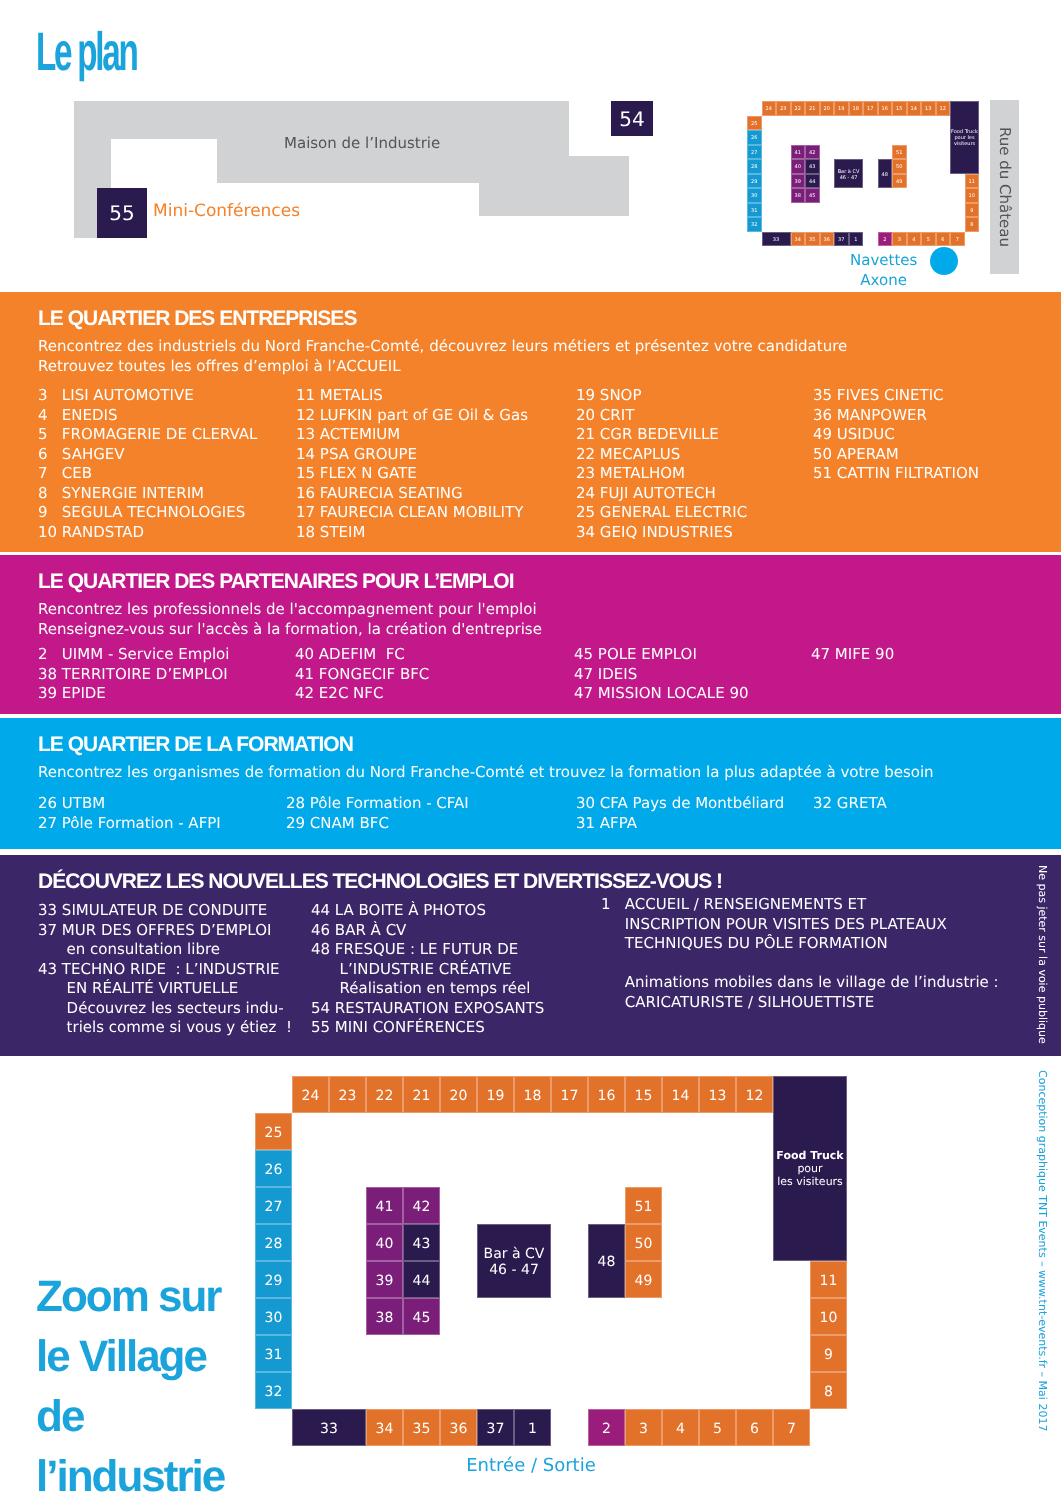Le plan
Maison de l’Industrie
55 Mini-Conférences
54
24
23
22
21
20
19
18
17
16
15
14
13
12
Food Truck pour les visiteurs
25
26
27
28
29
30
31
32
41
42
40
43
39
44
38
45
Bar à CV 46 - 47
48
51
50
49
11
10
9
8
33
34
35
36
37
1
2
3
4
5
6
7
Rue du Château
Navettes
Axone
LE QUARTIER DES ENTREPRISES
Rencontrez des industriels du Nord Franche-Comté, découvrez leurs métiers et présentez votre candidature
Retrouvez toutes les offres d’emploi à l’ACCUEIL
3 LISI AUTOMOTIVE 4 ENEDIS 5 FROMAGERIE DE CLERVAL 6 SAHGEV 7 CEB 8 SYNERGIE INTERIM 9 SEGULA TECHNOLOGIES 10 RANDSTAD
11 METALIS 12 LUFKIN part of GE Oil & Gas 13 ACTEMIUM 14 PSA GROUPE 15 FLEX N GATE 16 FAURECIA SEATING 17 FAURECIA CLEAN MOBILITY 18 STEIM
19 SNOP 20 CRIT 21 CGR BEDEVILLE 22 MECAPLUS 23 METALHOM 24 FUJI AUTOTECH 25 GENERAL ELECTRIC 34 GEIQ INDUSTRIES
35 FIVES CINETIC 36 MANPOWER 49 USIDUC 50 APERAM 51 CATTIN FILTRATION
LE QUARTIER DES PARTENAIRES POUR L’EMPLOI
Rencontrez les professionnels de l'accompagnement pour l'emploi
Renseignez-vous sur l'accès à la formation, la création d'entreprise
2 UIMM - Service Emploi 38 TERRITOIRE D’EMPLOI 39 EPIDE
40 ADEFIM FC 41 FONGECIF BFC 42 E2C NFC
45 POLE EMPLOI 47 IDEIS 47 MISSION LOCALE 90
47 MIFE 90
LE QUARTIER DE LA FORMATION
Rencontrez les organismes de formation du Nord Franche-Comté et trouvez la formation la plus adaptée à votre besoin
26 UTBM 27 Pôle Formation - AFPI
28 Pôle Formation - CFAI 29 CNAM BFC
30 CFA Pays de Montbéliard 31 AFPA
32 GRETA
DÉCOUVREZ LES NOUVELLES TECHNOLOGIES ET DIVERTISSEZ-VOUS !
33 SIMULATEUR DE CONDUITE 37 MUR DES OFFRES D’EMPLOI en consultation libre 43 TECHNO RIDE : L’INDUSTRIE EN RÉALITÉ VIRTUELLE Découvrez les secteurs indu- triels comme si vous y étiez !
44 LA BOITE À PHOTOS 46 BAR À CV 48 FRESQUE : LE FUTUR DE L’INDUSTRIE CRÉATIVE Réalisation en temps réel 54 RESTAURATION EXPOSANTS 55 MINI CONFÉRENCES
1 ACCUEIL / RENSEIGNEMENTS ET INSCRIPTION POUR VISITES DES PLATEAUX TECHNIQUES DU PÔLE FORMATION Animations mobiles dans le village de l’industrie : CARICATURISTE / SILHOUETTISTE
Ne pas jeter sur la voie publique
Conception graphique TNT Events – www.tnt-events.fr – Mai 2017
Zoom sur
le Village de
l’industrie
24
23
22
21
20
19
18
17
16
15
14
13
12
Food Truck
pour
les visiteurs
25
26
27
28
29
30
31
32
41
42
40
43
39
44
38
45
Bar à CV
46 - 47
48
51
50
49
11
10
9
8
33
34
35
36
37
1
2
3
4
5
6
7
Entrée / Sortie